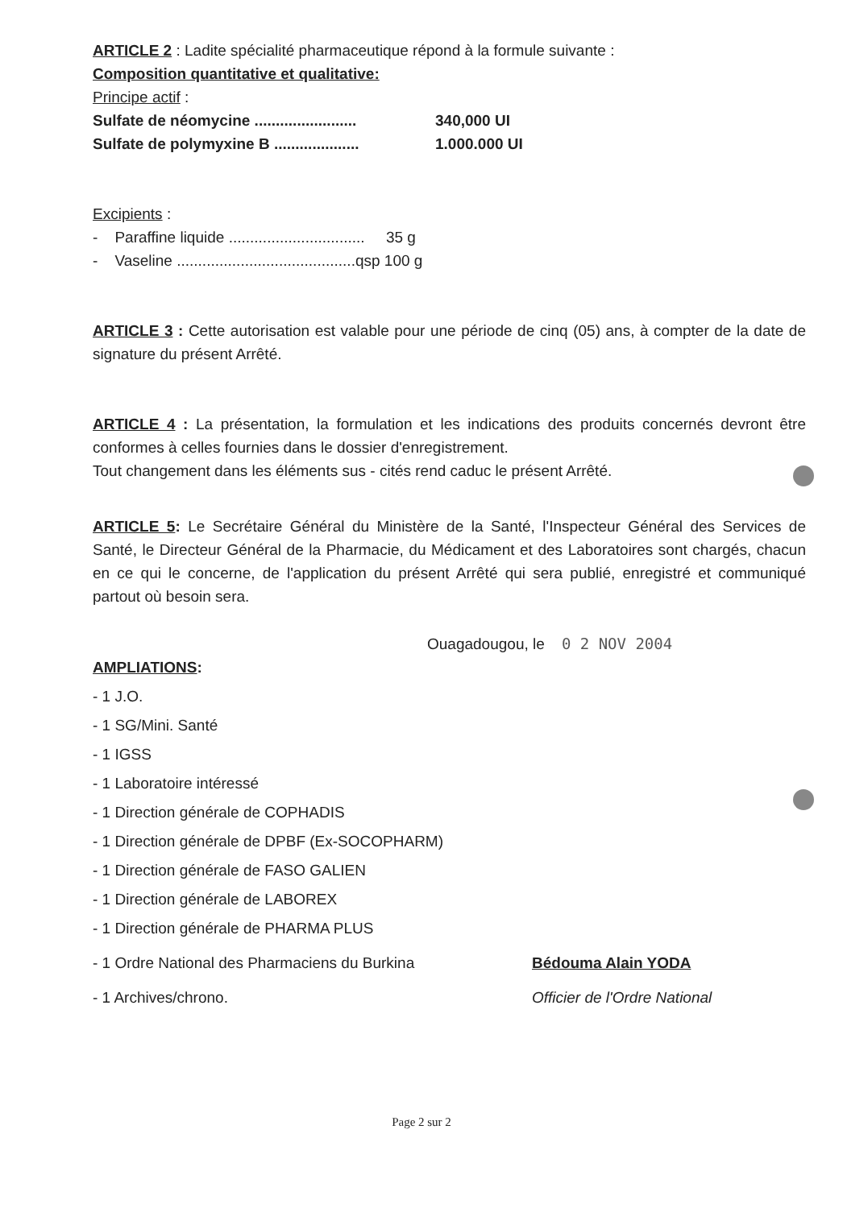ARTICLE 2 : Ladite spécialité pharmaceutique répond à la formule suivante :
Composition quantitative et qualitative:
Principe actif :
Sulfate de néomycine ........................ 340,000 UI
Sulfate de polymyxine B .................... 1.000.000 UI
Excipients :
- Paraffine liquide ................................ 35 g
- Vaseline ..........................................qsp 100 g
ARTICLE 3 : Cette autorisation est valable pour une période de cinq (05) ans, à compter de la date de signature du présent Arrêté.
ARTICLE 4 : La présentation, la formulation et les indications des produits concernés devront être conformes à celles fournies dans le dossier d'enregistrement.
Tout changement dans les éléments sus - cités rend caduc le présent Arrêté.
ARTICLE 5: Le Secrétaire Général du Ministère de la Santé, l'Inspecteur Général des Services de Santé, le Directeur Général de la Pharmacie, du Médicament et des Laboratoires sont chargés, chacun en ce qui le concerne, de l'application du présent Arrêté qui sera publié, enregistré et communiqué partout où besoin sera.
Ouagadougou, le 0 2 NOV 2004
AMPLIATIONS:
- 1 J.O.
- 1 SG/Mini. Santé
- 1 IGSS
- 1 Laboratoire intéressé
- 1 Direction générale de COPHADIS
- 1 Direction générale de DPBF (Ex-SOCOPHARM)
- 1 Direction générale de FASO GALIEN
- 1 Direction générale de LABOREX
- 1 Direction générale de PHARMA PLUS
- 1 Ordre National des Pharmaciens du Burkina Bédouma Alain YODA
- 1 Archives/chrono. Officier de l'Ordre National
Page 2 sur 2